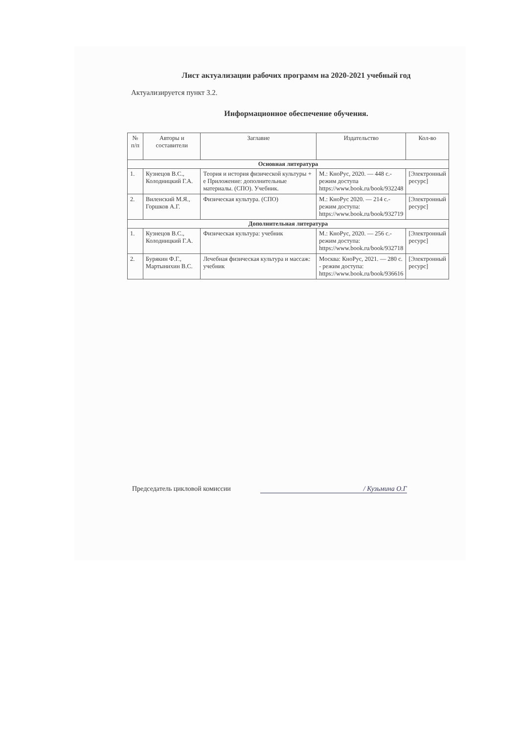Лист актуализации рабочих программ на 2020-2021 учебный год
Актуализируется пункт 3.2.
Информационное обеспечение обучения.
| № п/п | Авторы и составители | Заглавие | Издательство | Кол-во |
| --- | --- | --- | --- | --- |
| Основная литература | | | | |
| 1. | Кузнецов В.С., Колодницкий Г.А. | Теория и история физической культуры + е Приложение: дополнительные материалы. (СПО). Учебник. | М.: КноРус, 2020. — 448 с.- режим доступа https://www.book.ru/book/932248 | [Электронный ресурс] |
| 2. | Виленский М.Я., Горшков А.Г. | Физическая культура. (СПО) | М.: КноРус 2020. — 214 с.- режим доступа: https://www.book.ru/book/932719 | [Электронный ресурс] |
| Дополнительная литература | | | | |
| 1. | Кузнецов В.С., Колодницкий Г.А. | Физическая культура: учебник | М.: КноРус, 2020. — 256 с.- режим доступа: https://www.book.ru/book/932718 | [Электронный ресурс] |
| 2. | Бурякин Ф.Г., Мартынихин В.С. | Лечебная физическая культура и массаж: учебник | Москва: КноРус, 2021. — 280 с. - режим доступа: https://www.book.ru/book/936616 | [Электронный ресурс] |
Председатель цикловой комиссии / Кузьмина О.Г